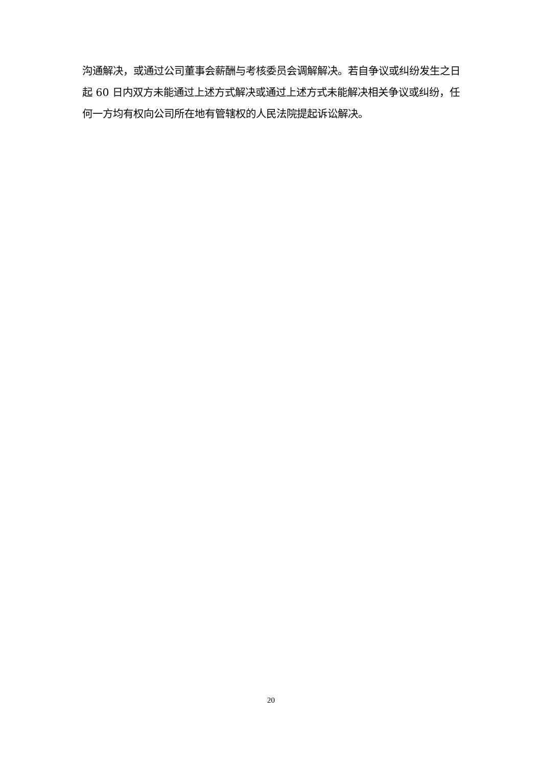沟通解决，或通过公司董事会薪酬与考核委员会调解解决。若自争议或纠纷发生之日起 60 日内双方未能通过上述方式解决或通过上述方式未能解决相关争议或纠纷，任何一方均有权向公司所在地有管辖权的人民法院提起诉讼解决。
20